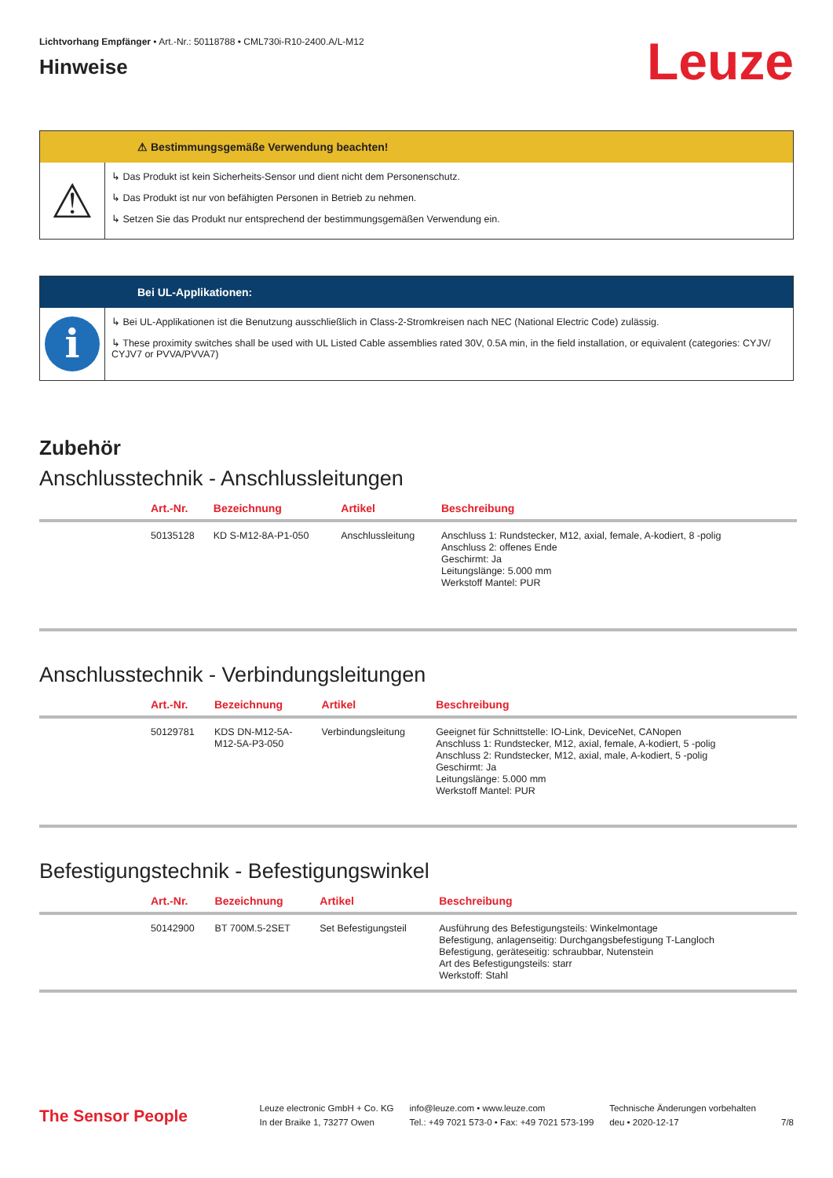Lichtvorhang Empfänger • Art.-Nr.: 50118788 • CML730i-R10-2400.A/L-M12
Hinweise
Leuze
⚠ Bestimmungsgemäße Verwendung beachten!
⚠
↳ Das Produkt ist kein Sicherheits-Sensor und dient nicht dem Personenschutz.
↳ Das Produkt ist nur von befähigten Personen in Betrieb zu nehmen.
↳ Setzen Sie das Produkt nur entsprechend der bestimmungsgemäßen Verwendung ein.
Bei UL-Applikationen:
i
↳ Bei UL-Applikationen ist die Benutzung ausschließlich in Class-2-Stromkreisen nach NEC (National Electric Code) zulässig.
↳ These proximity switches shall be used with UL Listed Cable assemblies rated 30V, 0.5A min, in the field installation, or equivalent (categories: CYJV/ CYJV7 or PVVA/PVVA7)
Zubehör
Anschlusstechnik - Anschlussleitungen
| | Art.-Nr. | Bezeichnung | Artikel | Beschreibung |
| --- | --- | --- | --- | --- |
| | 50135128 | KD S-M12-8A-P1-050 | Anschlussleitung | Anschluss 1: Rundstecker, M12, axial, female, A-kodiert, 8 -polig Anschluss 2: offenes Ende Geschirmt: Ja Leitungslänge: 5.000 mm Werkstoff Mantel: PUR |
Anschlusstechnik - Verbindungsleitungen
| | Art.-Nr. | Bezeichnung | Artikel | Beschreibung |
| --- | --- | --- | --- | --- |
| | 50129781 | KDS DN-M12-5A- M12-5A-P3-050 | Verbindungsleitung | Geeignet für Schnittstelle: IO-Link, DeviceNet, CANopen Anschluss 1: Rundstecker, M12, axial, female, A-kodiert, 5 -polig Anschluss 2: Rundstecker, M12, axial, male, A-kodiert, 5 -polig Geschirmt: Ja Leitungslänge: 5.000 mm Werkstoff Mantel: PUR |
Befestigungstechnik - Befestigungswinkel
| | Art.-Nr. | Bezeichnung | Artikel | Beschreibung |
| --- | --- | --- | --- | --- |
| | 50142900 | BT 700M.5-2SET | Set Befestigungsteil | Ausführung des Befestigungsteils: Winkelmontage Befestigung, anlagenseitig: Durchgangsbefestigung T-Langloch Befestigung, geräteseitig: schraubbar, Nutenstein Art des Befestigungsteils: starr Werkstoff: Stahl |
The Sensor People
Leuze electronic GmbH + Co. KG
In der Braike 1, 73277 Owen
info@leuze.com • www.leuze.com
Tel.: +49 7021 573-0 • Fax: +49 7021 573-199
Technische Änderungen vorbehalten
deu • 2020-12-17
7/8